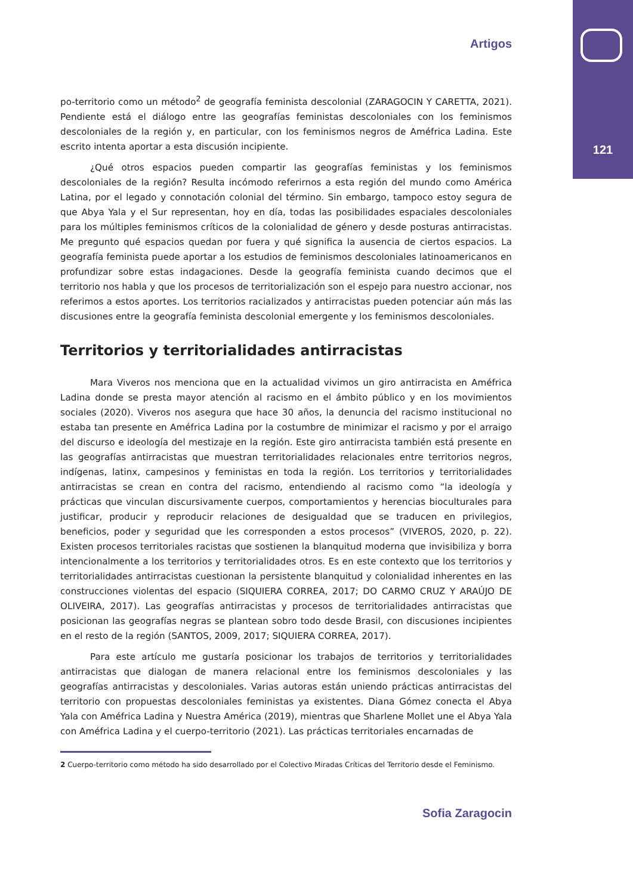121
Artigos
po-territorio como un método<sup>2</sup> de geografía feminista descolonial (ZARAGOCIN Y CARETTA, 2021). Pendiente está el diálogo entre las geografías feministas descoloniales con los feminismos descoloniales de la región y, en particular, con los feminismos negros de Améfrica Ladina. Este escrito intenta aportar a esta discusión incipiente.
¿Qué otros espacios pueden compartir las geografías feministas y los feminismos descoloniales de la región? Resulta incómodo referirnos a esta región del mundo como América Latina, por el legado y connotación colonial del término. Sin embargo, tampoco estoy segura de que Abya Yala y el Sur representan, hoy en día, todas las posibilidades espaciales descoloniales para los múltiples feminismos críticos de la colonialidad de género y desde posturas antirracistas. Me pregunto qué espacios quedan por fuera y qué significa la ausencia de ciertos espacios. La geografía feminista puede aportar a los estudios de feminismos descoloniales latinoamericanos en profundizar sobre estas indagaciones. Desde la geografía feminista cuando decimos que el territorio nos habla y que los procesos de territorialización son el espejo para nuestro accionar, nos referimos a estos aportes. Los territorios racializados y antirracistas pueden potenciar aún más las discusiones entre la geografía feminista descolonial emergente y los feminismos descoloniales.
Territorios y territorialidades antirracistas
Mara Viveros nos menciona que en la actualidad vivimos un giro antirracista en Améfrica Ladina donde se presta mayor atención al racismo en el ámbito público y en los movimientos sociales (2020). Viveros nos asegura que hace 30 años, la denuncia del racismo institucional no estaba tan presente en Améfrica Ladina por la costumbre de minimizar el racismo y por el arraigo del discurso e ideología del mestizaje en la región. Este giro antirracista también está presente en las geografías antirracistas que muestran territorialidades relacionales entre territorios negros, indígenas, latinx, campesinos y feministas en toda la región. Los territorios y territorialidades antirracistas se crean en contra del racismo, entendiendo al racismo como “la ideología y prácticas que vinculan discursivamente cuerpos, comportamientos y herencias bioculturales para justificar, producir y reproducir relaciones de desigualdad que se traducen en privilegios, beneficios, poder y seguridad que les corresponden a estos procesos” (VIVEROS, 2020, p. 22). Existen procesos territoriales racistas que sostienen la blanquitud moderna que invisibiliza y borra intencionalmente a los territorios y territorialidades otros. Es en este contexto que los territorios y territorialidades antirracistas cuestionan la persistente blanquitud y colonialidad inherentes en las construcciones violentas del espacio (SIQUIERA CORREA, 2017; DO CARMO CRUZ Y ARAÚJO DE OLIVEIRA, 2017). Las geografías antirracistas y procesos de territorialidades antirracistas que posicionan las geografías negras se plantean sobro todo desde Brasil, con discusiones incipientes en el resto de la región (SANTOS, 2009, 2017; SIQUIERA CORREA, 2017).
Para este artículo me gustaría posicionar los trabajos de territorios y territorialidades antirracistas que dialogan de manera relacional entre los feminismos descoloniales y las geografías antirracistas y descoloniales. Varias autoras están uniendo prácticas antirracistas del territorio con propuestas descoloniales feministas ya existentes. Diana Gómez conecta el Abya Yala con Améfrica Ladina y Nuestra América (2019), mientras que Sharlene Mollet une el Abya Yala con Améfrica Ladina y el cuerpo-territorio (2021). Las prácticas territoriales encarnadas de
2 Cuerpo-territorio como método ha sido desarrollado por el Colectivo Miradas Críticas del Territorio desde el Feminismo.
Sofia Zaragocin